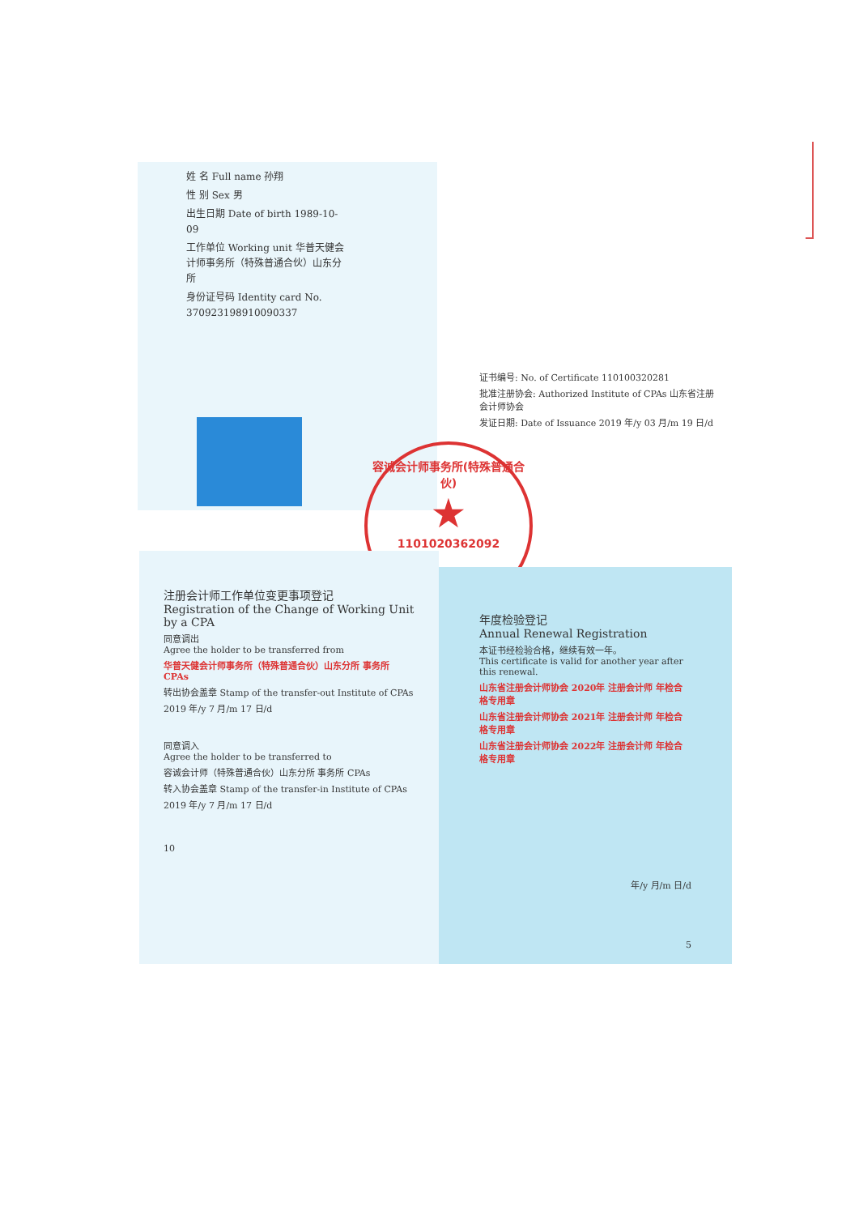姓 名 Full name 孙翔
性 别 Sex 男
出生日期 Date of birth 1989-10-09
工作单位 Working unit 华普天健会计师事务所（特殊普通合伙）山东分所
身份证号码 Identity card No. 370923198910090337
证书编号: No. of Certificate 110100320281
批准注册协会: Authorized Institute of CPAs 山东省注册会计师协会
发证日期: Date of Issuance 2019 年/y 03 月/m 19 日/d
容诚会计师事务所(特殊普通合伙)
★
1101020362092
注册会计师工作单位变更事项登记
Registration of the Change of Working Unit by a CPA
同意调出
Agree the holder to be transferred from
华普天健会计师事务所（特殊普通合伙）山东分所 事务所 CPAs
转出协会盖章 Stamp of the transfer-out Institute of CPAs
2019 年/y 7 月/m 17 日/d
同意调入
Agree the holder to be transferred to
容诚会计师（特殊普通合伙）山东分所 事务所 CPAs
转入协会盖章 Stamp of the transfer-in Institute of CPAs
2019 年/y 7 月/m 17 日/d
10
年度检验登记
Annual Renewal Registration
本证书经检验合格，继续有效一年。
This certificate is valid for another year after this renewal.
山东省注册会计师协会 2020年 注册会计师 年检合格专用章
山东省注册会计师协会 2021年 注册会计师 年检合格专用章
山东省注册会计师协会 2022年 注册会计师 年检合格专用章
年/y 月/m 日/d
5